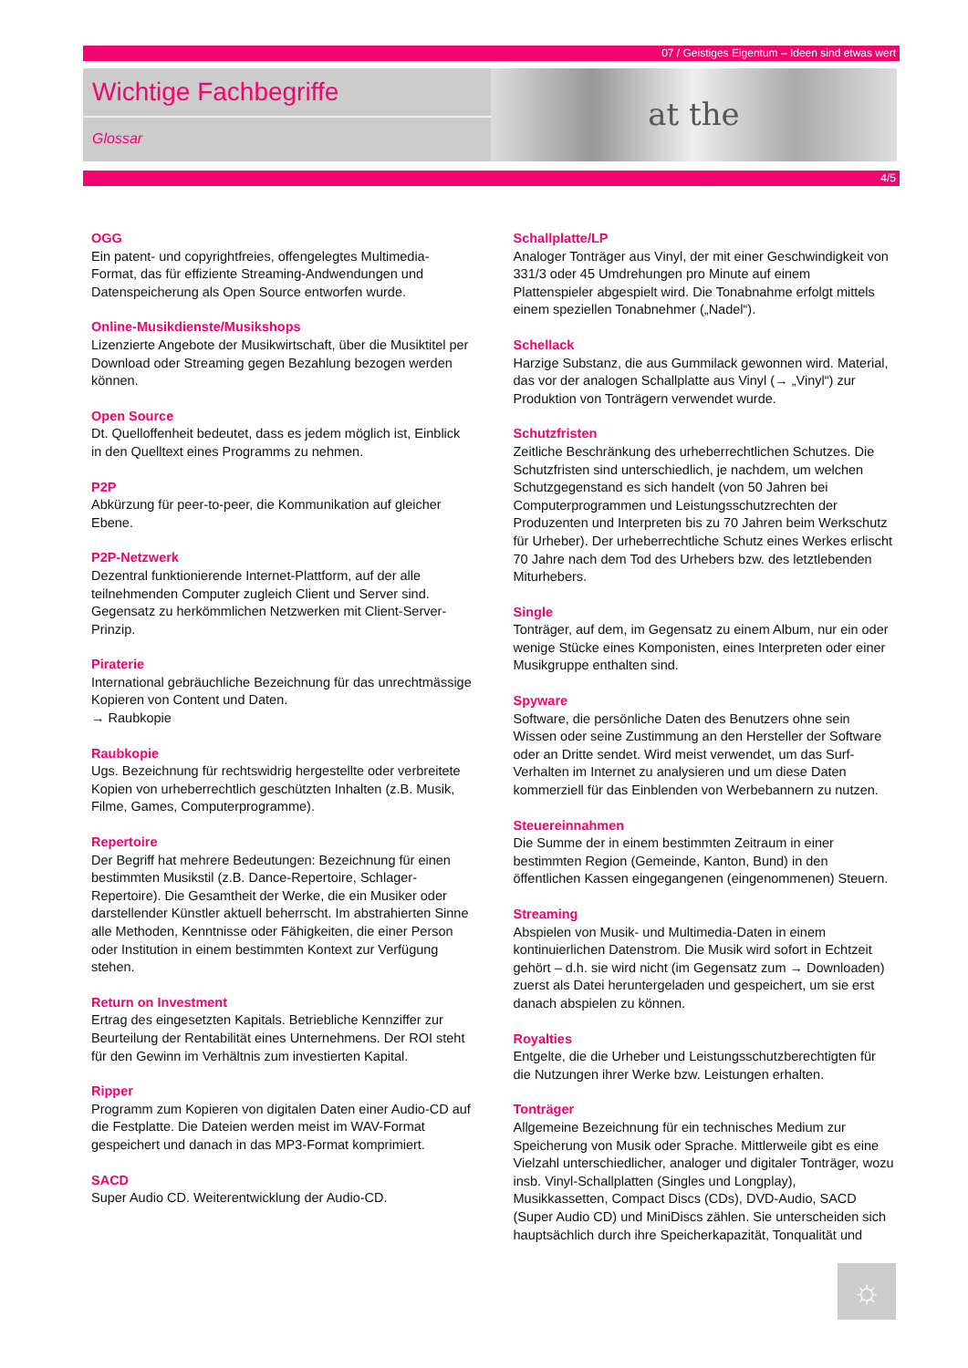07 / Geistiges Eigentum – Ideen sind etwas wert
Wichtige Fachbegriffe
Glossar
at the
4/5
OGG
Ein patent- und copyrightfreies, offengelegtes Multimedia-Format, das für effiziente Streaming-Andwendungen und Datenspeicherung als Open Source entworfen wurde.
Online-Musikdienste/Musikshops
Lizenzierte Angebote der Musikwirtschaft, über die Musiktitel per Download oder Streaming gegen Bezahlung bezogen werden können.
Open Source
Dt. Quelloffenheit bedeutet, dass es jedem möglich ist, Einblick in den Quelltext eines Programms zu nehmen.
P2P
Abkürzung für peer-to-peer, die Kommunikation auf gleicher Ebene.
P2P-Netzwerk
Dezentral funktionierende Internet-Plattform, auf der alle teilnehmenden Computer zugleich Client und Server sind. Gegensatz zu herkömmlichen Netzwerken mit Client-Server-Prinzip.
Piraterie
International gebräuchliche Bezeichnung für das unrechtmässige Kopieren von Content und Daten.
→ Raubkopie
Raubkopie
Ugs. Bezeichnung für rechtswidrig hergestellte oder verbreitete Kopien von urheberrechtlich geschützten Inhalten (z.B. Musik, Filme, Games, Computerprogramme).
Repertoire
Der Begriff hat mehrere Bedeutungen: Bezeichnung für einen bestimmten Musikstil (z.B. Dance-Repertoire, Schlager-Repertoire). Die Gesamtheit der Werke, die ein Musiker oder darstellender Künstler aktuell beherrscht. Im abstrahierten Sinne alle Methoden, Kenntnisse oder Fähigkeiten, die einer Person oder Institution in einem bestimmten Kontext zur Verfügung stehen.
Return on Investment
Ertrag des eingesetzten Kapitals. Betriebliche Kennziffer zur Beurteilung der Rentabilität eines Unternehmens. Der ROI steht für den Gewinn im Verhältnis zum investierten Kapital.
Ripper
Programm zum Kopieren von digitalen Daten einer Audio-CD auf die Festplatte. Die Dateien werden meist im WAV-Format gespeichert und danach in das MP3-Format komprimiert.
SACD
Super Audio CD. Weiterentwicklung der Audio-CD.
Schallplatte/LP
Analoger Tonträger aus Vinyl, der mit einer Geschwindigkeit von 331/3 oder 45 Umdrehungen pro Minute auf einem Plattenspieler abgespielt wird. Die Tonabnahme erfolgt mittels einem speziellen Tonabnehmer („Nadel“).
Schellack
Harzige Substanz, die aus Gummilack gewonnen wird. Material, das vor der analogen Schallplatte aus Vinyl (→ „Vinyl“) zur Produktion von Tonträgern verwendet wurde.
Schutzfristen
Zeitliche Beschränkung des urheberrechtlichen Schutzes. Die Schutzfristen sind unterschiedlich, je nachdem, um welchen Schutzgegenstand es sich handelt (von 50 Jahren bei Computerprogrammen und Leistungsschutzrechten der Produzenten und Interpreten bis zu 70 Jahren beim Werkschutz für Urheber). Der urheberrechtliche Schutz eines Werkes erlischt 70 Jahre nach dem Tod des Urhebers bzw. des letztlebenden Miturhebers.
Single
Tonträger, auf dem, im Gegensatz zu einem Album, nur ein oder wenige Stücke eines Komponisten, eines Interpreten oder einer Musikgruppe enthalten sind.
Spyware
Software, die persönliche Daten des Benutzers ohne sein Wissen oder seine Zustimmung an den Hersteller der Software oder an Dritte sendet. Wird meist verwendet, um das Surf-Verhalten im Internet zu analysieren und um diese Daten kommerziell für das Einblenden von Werbebannern zu nutzen.
Steuereinnahmen
Die Summe der in einem bestimmten Zeitraum in einer bestimmten Region (Gemeinde, Kanton, Bund) in den öffentlichen Kassen eingegangenen (eingenommenen) Steuern.
Streaming
Abspielen von Musik- und Multimedia-Daten in einem kontinuierlichen Datenstrom. Die Musik wird sofort in Echtzeit gehört – d.h. sie wird nicht (im Gegensatz zum → Downloaden) zuerst als Datei heruntergeladen und gespeichert, um sie erst danach abspielen zu können.
Royalties
Entgelte, die die Urheber und Leistungsschutzberechtigten für die Nutzungen ihrer Werke bzw. Leistungen erhalten.
Tonträger
Allgemeine Bezeichnung für ein technisches Medium zur Speicherung von Musik oder Sprache. Mittlerweile gibt es eine Vielzahl unterschiedlicher, analoger und digitaler Tonträger, wozu insb. Vinyl-Schallplatten (Singles und Longplay), Musikkassetten, Compact Discs (CDs), DVD-Audio, SACD (Super Audio CD) und MiniDiscs zählen. Sie unterscheiden sich hauptsächlich durch ihre Speicherkapazität, Tonqualität und
☼